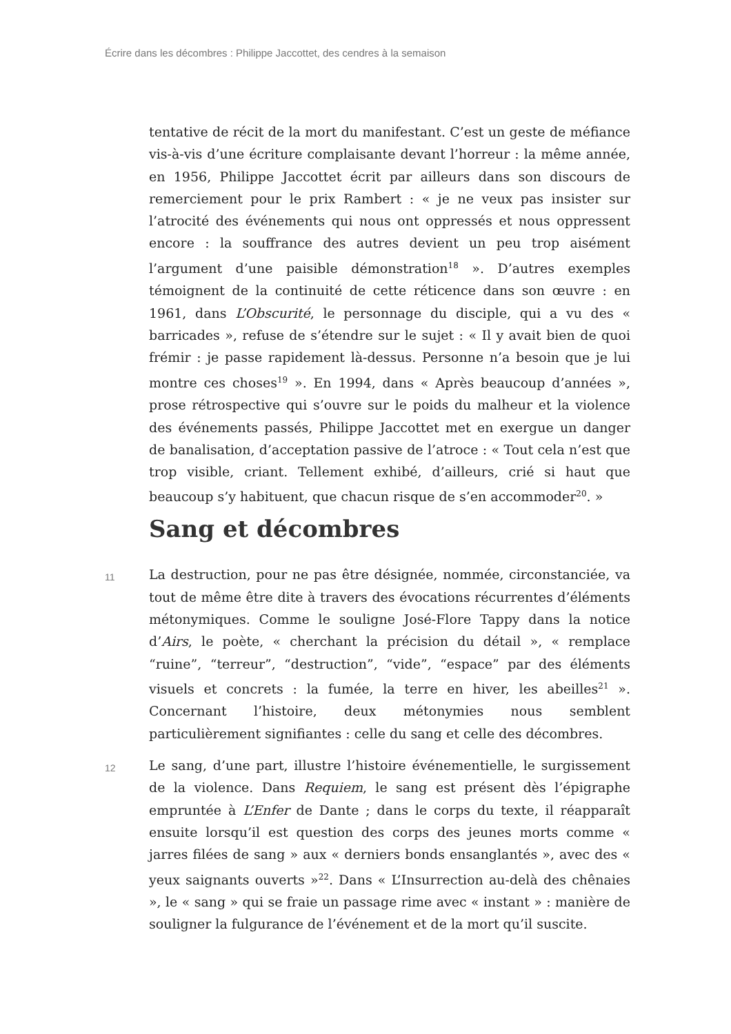Écrire dans les décombres : Philippe Jaccottet, des cendres à la semaison
tentative de récit de la mort du manifestant. C’est un geste de méfiance vis-à-vis d’une écriture complaisante devant l’horreur : la même année, en 1956, Philippe Jaccottet écrit par ailleurs dans son discours de remerciement pour le prix Rambert : « je ne veux pas insister sur l’atrocité des événements qui nous ont oppressés et nous oppressent encore : la souffrance des autres devient un peu trop aisément l’argument d’une paisible démonstration<sup>18</sup> ». D’autres exemples témoignent de la continuité de cette réticence dans son œuvre : en 1961, dans L’Obscurité, le personnage du disciple, qui a vu des « barricades », refuse de s’étendre sur le sujet : « Il y avait bien de quoi frémir : je passe rapidement là-dessus. Personne n’a besoin que je lui montre ces choses<sup>19</sup> ». En 1994, dans « Après beaucoup d’années », prose rétrospective qui s’ouvre sur le poids du malheur et la violence des événements passés, Philippe Jaccottet met en exergue un danger de banalisation, d’acceptation passive de l’atroce : « Tout cela n’est que trop visible, criant. Tellement exhibé, d’ailleurs, crié si haut que beaucoup s’y habituent, que chacun risque de s’en accommoder<sup>20</sup>. »
Sang et décombres
11
La destruction, pour ne pas être désignée, nommée, circonstanciée, va tout de même être dite à travers des évocations récurrentes d’éléments métonymiques. Comme le souligne José-Flore Tappy dans la notice d’Airs, le poète, « cherchant la précision du détail », « remplace “ruine”, “terreur”, “destruction”, “vide”, “espace” par des éléments visuels et concrets : la fumée, la terre en hiver, les abeilles<sup>21</sup> ». Concernant l’histoire, deux métonymies nous semblent particulièrement signifiantes : celle du sang et celle des décombres.
12
Le sang, d’une part, illustre l’histoire événementielle, le surgissement de la violence. Dans Requiem, le sang est présent dès l’épigraphe empruntée à L’Enfer de Dante ; dans le corps du texte, il réapparaît ensuite lorsqu’il est question des corps des jeunes morts comme « jarres filées de sang » aux « derniers bonds ensanglantés », avec des « yeux saignants ouverts »<sup>22</sup>. Dans « L’Insurrection au-delà des chênaies », le « sang » qui se fraie un passage rime avec « instant » : manière de souligner la fulgurance de l’événement et de la mort qu’il suscite.